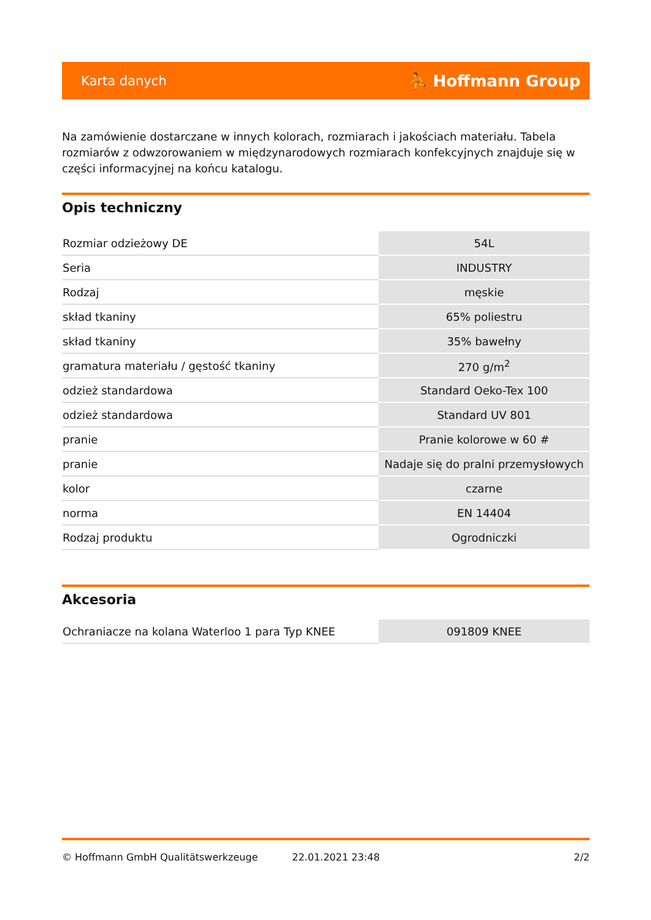Karta danych ⛹ Hoffmann Group
Na zamówienie dostarczane w innych kolorach, rozmiarach i jakościach materiału. Tabela rozmiarów z odwzorowaniem w międzynarodowych rozmiarach konfekcyjnych znajduje się w części informacyjnej na końcu katalogu.
Opis techniczny
| Rozmiar odzieżowy DE | 54L |
| Seria | INDUSTRY |
| Rodzaj | męskie |
| skład tkaniny | 65% poliestru |
| skład tkaniny | 35% bawełny |
| gramatura materiału / gęstość tkaniny | 270 g/m<sup>2</sup> |
| odzież standardowa | Standard Oeko-Tex 100 |
| odzież standardowa | Standard UV 801 |
| pranie | Pranie kolorowe w 60 # |
| pranie | Nadaje się do pralni przemysłowych |
| kolor | czarne |
| norma | EN 14404 |
| Rodzaj produktu | Ogrodniczki |
Akcesoria
| Ochraniacze na kolana Waterloo 1 para Typ KNEE | 091809 KNEE |
© Hoffmann GmbH Qualitätswerkzeuge 22.01.2021 23:48 2/2